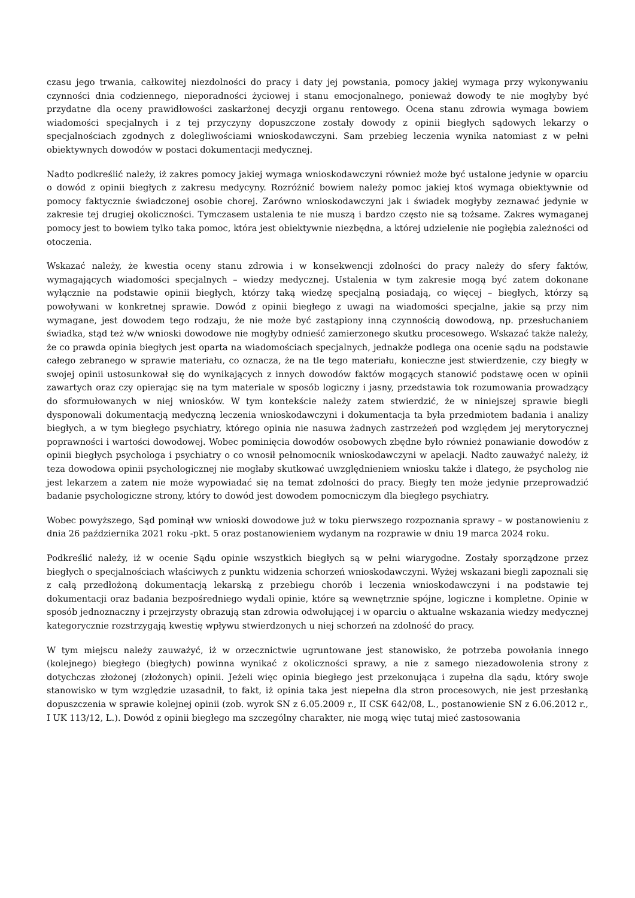czasu jego trwania, całkowitej niezdolności do pracy i daty jej powstania, pomocy jakiej wymaga przy wykonywaniu czynności dnia codziennego, nieporadności życiowej i stanu emocjonalnego, ponieważ dowody te nie mogłyby być przydatne dla oceny prawidłowości zaskarżonej decyzji organu rentowego. Ocena stanu zdrowia wymaga bowiem wiadomości specjalnych i z tej przyczyny dopuszczone zostały dowody z opinii biegłych sądowych lekarzy o specjalnościach zgodnych z dolegliwościami wnioskodawczyni. Sam przebieg leczenia wynika natomiast z w pełni obiektywnych dowodów w postaci dokumentacji medycznej.
Nadto podkreślić należy, iż zakres pomocy jakiej wymaga wnioskodawczyni również może być ustalone jedynie w oparciu o dowód z opinii biegłych z zakresu medycyny. Rozróżnić bowiem należy pomoc jakiej ktoś wymaga obiektywnie od pomocy faktycznie świadczonej osobie chorej. Zarówno wnioskodawczyni jak i świadek mogłyby zeznawać jedynie w zakresie tej drugiej okoliczności. Tymczasem ustalenia te nie muszą i bardzo często nie są tożsame. Zakres wymaganej pomocy jest to bowiem tylko taka pomoc, która jest obiektywnie niezbędna, a której udzielenie nie pogłębia zależności od otoczenia.
Wskazać należy, że kwestia oceny stanu zdrowia i w konsekwencji zdolności do pracy należy do sfery faktów, wymagających wiadomości specjalnych – wiedzy medycznej. Ustalenia w tym zakresie mogą być zatem dokonane wyłącznie na podstawie opinii biegłych, którzy taką wiedzę specjalną posiadają, co więcej – biegłych, którzy są powoływani w konkretnej sprawie. Dowód z opinii biegłego z uwagi na wiadomości specjalne, jakie są przy nim wymagane, jest dowodem tego rodzaju, że nie może być zastąpiony inną czynnością dowodową, np. przesłuchaniem świadka, stąd też w/w wnioski dowodowe nie mogłyby odnieść zamierzonego skutku procesowego. Wskazać także należy, że co prawda opinia biegłych jest oparta na wiadomościach specjalnych, jednakże podlega ona ocenie sądu na podstawie całego zebranego w sprawie materiału, co oznacza, że na tle tego materiału, konieczne jest stwierdzenie, czy biegły w swojej opinii ustosunkował się do wynikających z innych dowodów faktów mogących stanowić podstawę ocen w opinii zawartych oraz czy opierając się na tym materiale w sposób logiczny i jasny, przedstawia tok rozumowania prowadzący do sformułowanych w niej wniosków. W tym kontekście należy zatem stwierdzić, że w niniejszej sprawie biegli dysponowali dokumentacją medyczną leczenia wnioskodawczyni i dokumentacja ta była przedmiotem badania i analizy biegłych, a w tym biegłego psychiatry, którego opinia nie nasuwa żadnych zastrzeżeń pod względem jej merytorycznej poprawności i wartości dowodowej. Wobec pominięcia dowodów osobowych zbędne było również ponawianie dowodów z opinii biegłych psychologa i psychiatry o co wnosił pełnomocnik wnioskodawczyni w apelacji. Nadto zauważyć należy, iż teza dowodowa opinii psychologicznej nie mogłaby skutkować uwzględnieniem wniosku także i dlatego, że psycholog nie jest lekarzem a zatem nie może wypowiadać się na temat zdolności do pracy. Biegły ten może jedynie przeprowadzić badanie psychologiczne strony, który to dowód jest dowodem pomocniczym dla biegłego psychiatry.
Wobec powyższego, Sąd pominął ww wnioski dowodowe już w toku pierwszego rozpoznania sprawy – w postanowieniu z dnia 26 października 2021 roku -pkt. 5 oraz postanowieniem wydanym na rozprawie w dniu 19 marca 2024 roku.
Podkreślić należy, iż w ocenie Sądu opinie wszystkich biegłych są w pełni wiarygodne. Zostały sporządzone przez biegłych o specjalnościach właściwych z punktu widzenia schorzeń wnioskodawczyni. Wyżej wskazani biegli zapoznali się z całą przedłożoną dokumentacją lekarską z przebiegu chorób i leczenia wnioskodawczyni i na podstawie tej dokumentacji oraz badania bezpośredniego wydali opinie, które są wewnętrznie spójne, logiczne i kompletne. Opinie w sposób jednoznaczny i przejrzysty obrazują stan zdrowia odwołującej i w oparciu o aktualne wskazania wiedzy medycznej kategorycznie rozstrzygają kwestię wpływu stwierdzonych u niej schorzeń na zdolność do pracy.
W tym miejscu należy zauważyć, iż w orzecznictwie ugruntowane jest stanowisko, że potrzeba powołania innego (kolejnego) biegłego (biegłych) powinna wynikać z okoliczności sprawy, a nie z samego niezadowolenia strony z dotychczas złożonej (złożonych) opinii. Jeżeli więc opinia biegłego jest przekonująca i zupełna dla sądu, który swoje stanowisko w tym względzie uzasadnił, to fakt, iż opinia taka jest niepełna dla stron procesowych, nie jest przesłanką dopuszczenia w sprawie kolejnej opinii (zob. wyrok SN z 6.05.2009 r., II CSK 642/08, L., postanowienie SN z 6.06.2012 r., I UK 113/12, L.). Dowód z opinii biegłego ma szczególny charakter, nie mogą więc tutaj mieć zastosowania